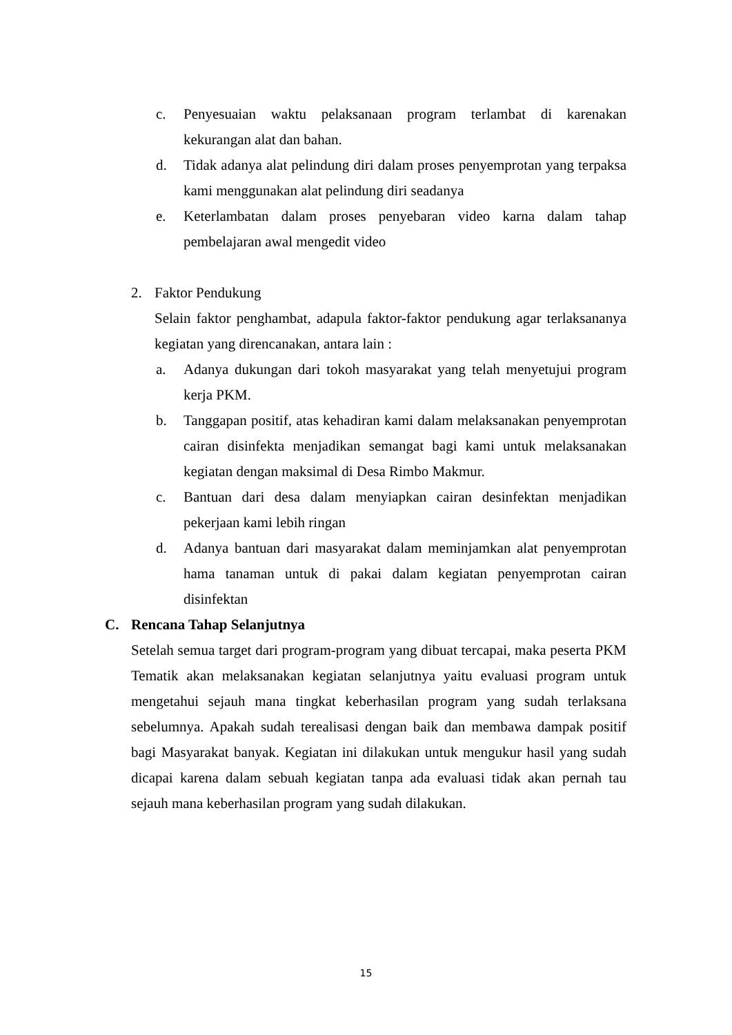c. Penyesuaian waktu pelaksanaan program terlambat di karenakan kekurangan alat dan bahan.
d. Tidak adanya alat pelindung diri dalam proses penyemprotan yang terpaksa kami menggunakan alat pelindung diri seadanya
e. Keterlambatan dalam proses penyebaran video karna dalam tahap pembelajaran awal mengedit video
2. Faktor Pendukung
Selain faktor penghambat, adapula faktor-faktor pendukung agar terlaksananya kegiatan yang direncanakan, antara lain :
a. Adanya dukungan dari tokoh masyarakat yang telah menyetujui program kerja PKM.
b. Tanggapan positif, atas kehadiran kami dalam melaksanakan penyemprotan cairan disinfekta menjadikan semangat bagi kami untuk melaksanakan kegiatan dengan maksimal di Desa Rimbo Makmur.
c. Bantuan dari desa dalam menyiapkan cairan desinfektan menjadikan pekerjaan kami lebih ringan
d. Adanya bantuan dari masyarakat dalam meminjamkan alat penyemprotan hama tanaman untuk di pakai dalam kegiatan penyemprotan cairan disinfektan
C. Rencana Tahap Selanjutnya
Setelah semua target dari program-program yang dibuat tercapai, maka peserta PKM Tematik akan melaksanakan kegiatan selanjutnya yaitu evaluasi program untuk mengetahui sejauh mana tingkat keberhasilan program yang sudah terlaksana sebelumnya. Apakah sudah terealisasi dengan baik dan membawa dampak positif bagi Masyarakat banyak. Kegiatan ini dilakukan untuk mengukur hasil yang sudah dicapai karena dalam sebuah kegiatan tanpa ada evaluasi tidak akan pernah tau sejauh mana keberhasilan program yang sudah dilakukan.
15